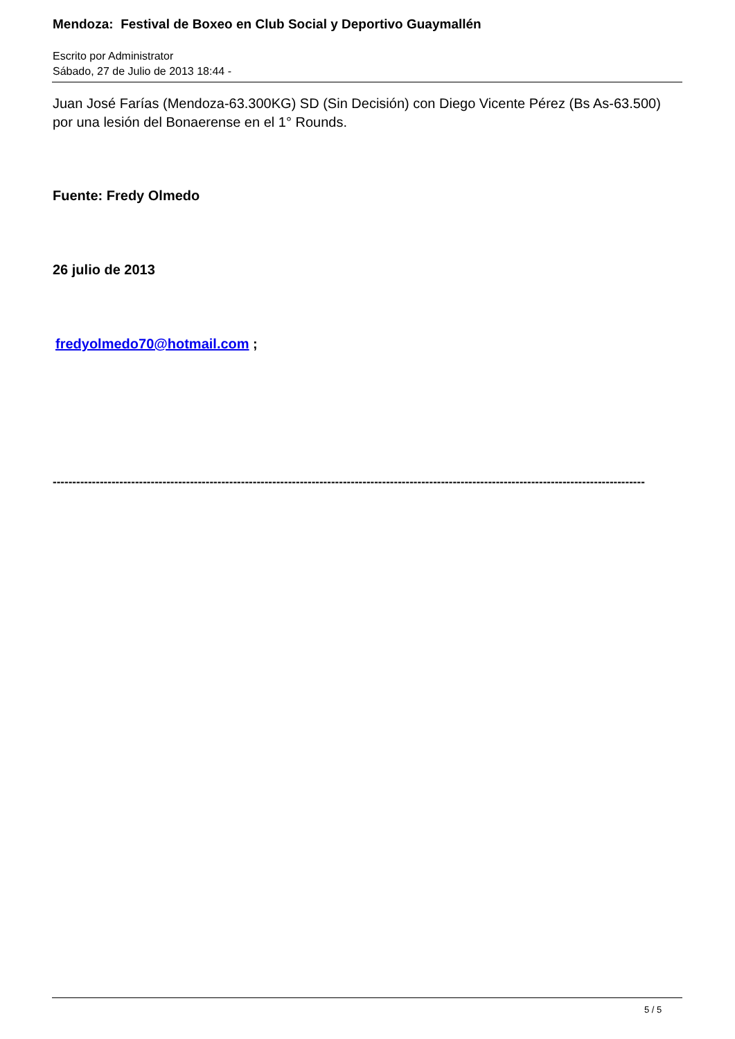Mendoza: Festival de Boxeo en Club Social y Deportivo Guaymallén
Escrito por Administrator
Sábado, 27 de Julio de 2013 18:44 -
Juan José Farías (Mendoza-63.300KG) SD (Sin Decisión) con Diego Vicente Pérez (Bs As-63.500) por una lesión del Bonaerense en el 1° Rounds.
Fuente: Fredy Olmedo
26 julio de 2013
fredyolmedo70@hotmail.com ;
-------------------------------------------------------------------------------------------------------------------------------------------------------
5 / 5